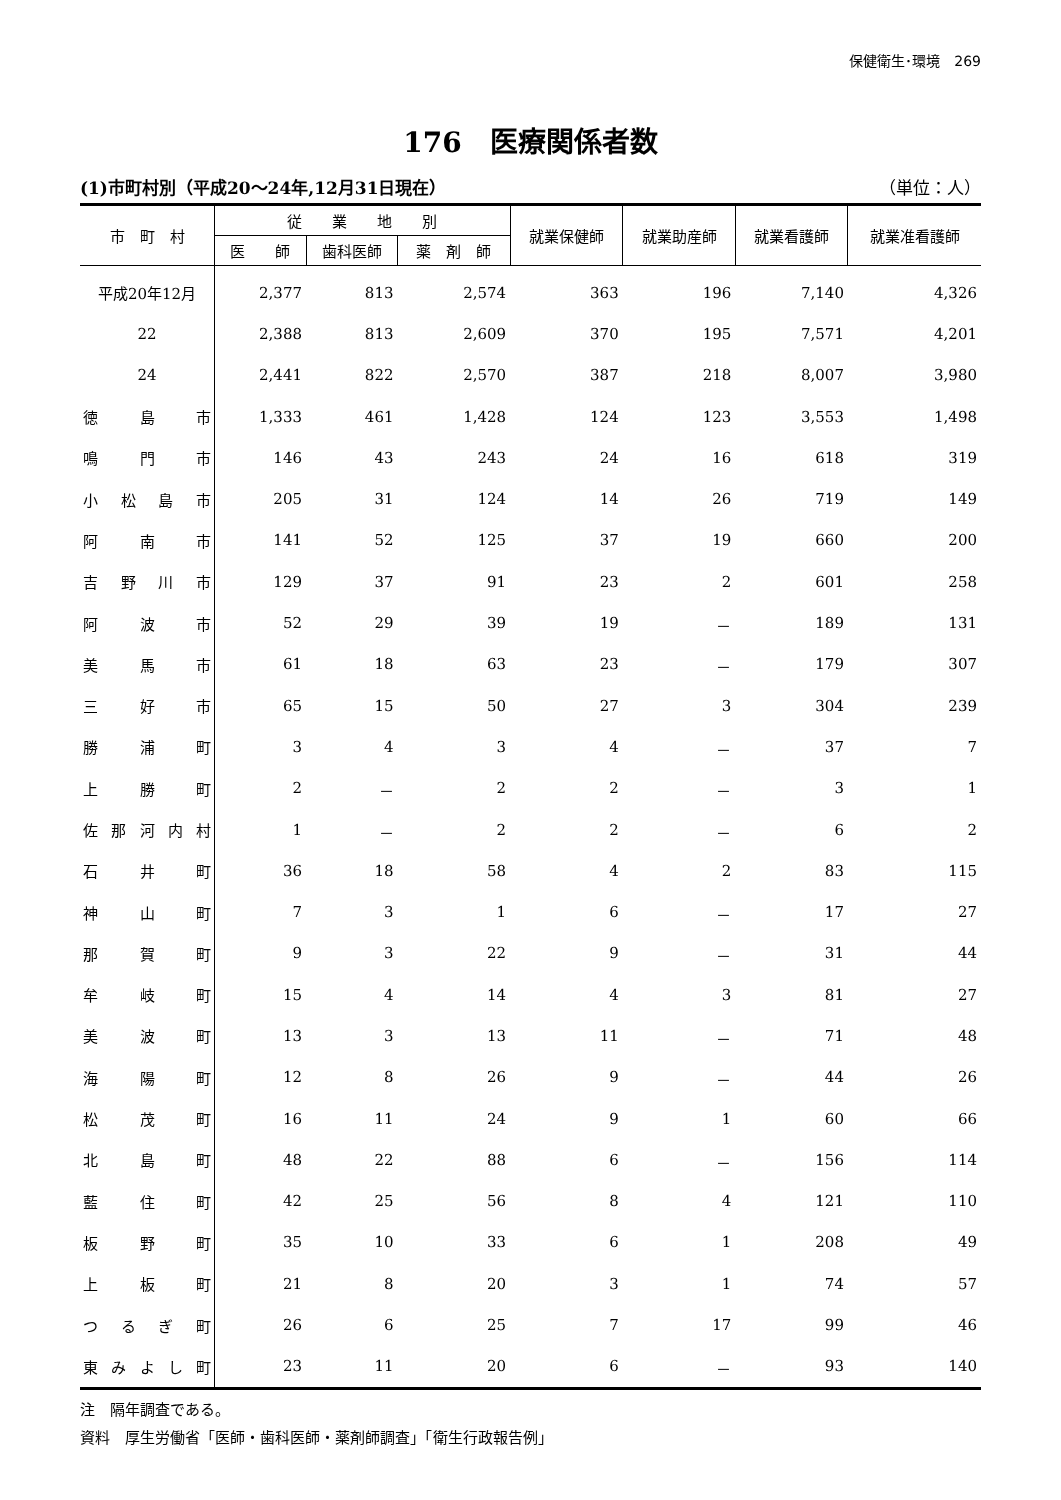保健衛生･環境　269
176　医療関係者数
(1)市町村別（平成20～24年,12月31日現在） （単位：人）
| 市 町 村 | 従 業 地 別 | | | 就業保健師 | 就業助産師 | 就業看護師 | 就業准看護師 |
| --- | --- | --- | --- | --- | --- | --- | --- |
| | 医 師 | 歯科医師 | 薬 剤 師 | | | | |
| 平成20年12月 | 2,377 | 813 | 2,574 | 363 | 196 | 7,140 | 4,326 |
| 22 | 2,388 | 813 | 2,609 | 370 | 195 | 7,571 | 4,201 |
| 24 | 2,441 | 822 | 2,570 | 387 | 218 | 8,007 | 3,980 |
| 徳島市 | 1,333 | 461 | 1,428 | 124 | 123 | 3,553 | 1,498 |
| 鳴門市 | 146 | 43 | 243 | 24 | 16 | 618 | 319 |
| 小松島市 | 205 | 31 | 124 | 14 | 26 | 719 | 149 |
| 阿南市 | 141 | 52 | 125 | 37 | 19 | 660 | 200 |
| 吉野川市 | 129 | 37 | 91 | 23 | 2 | 601 | 258 |
| 阿波市 | 52 | 29 | 39 | 19 | － | 189 | 131 |
| 美馬市 | 61 | 18 | 63 | 23 | － | 179 | 307 |
| 三好市 | 65 | 15 | 50 | 27 | 3 | 304 | 239 |
| 勝浦町 | 3 | 4 | 3 | 4 | － | 37 | 7 |
| 上勝町 | 2 | － | 2 | 2 | － | 3 | 1 |
| 佐那河内村 | 1 | － | 2 | 2 | － | 6 | 2 |
| 石井町 | 36 | 18 | 58 | 4 | 2 | 83 | 115 |
| 神山町 | 7 | 3 | 1 | 6 | － | 17 | 27 |
| 那賀町 | 9 | 3 | 22 | 9 | － | 31 | 44 |
| 牟岐町 | 15 | 4 | 14 | 4 | 3 | 81 | 27 |
| 美波町 | 13 | 3 | 13 | 11 | － | 71 | 48 |
| 海陽町 | 12 | 8 | 26 | 9 | － | 44 | 26 |
| 松茂町 | 16 | 11 | 24 | 9 | 1 | 60 | 66 |
| 北島町 | 48 | 22 | 88 | 6 | － | 156 | 114 |
| 藍住町 | 42 | 25 | 56 | 8 | 4 | 121 | 110 |
| 板野町 | 35 | 10 | 33 | 6 | 1 | 208 | 49 |
| 上板町 | 21 | 8 | 20 | 3 | 1 | 74 | 57 |
| つるぎ町 | 26 | 6 | 25 | 7 | 17 | 99 | 46 |
| 東みよし町 | 23 | 11 | 20 | 6 | － | 93 | 140 |
注　隔年調査である。
資料　厚生労働省「医師・歯科医師・薬剤師調査」「衛生行政報告例」